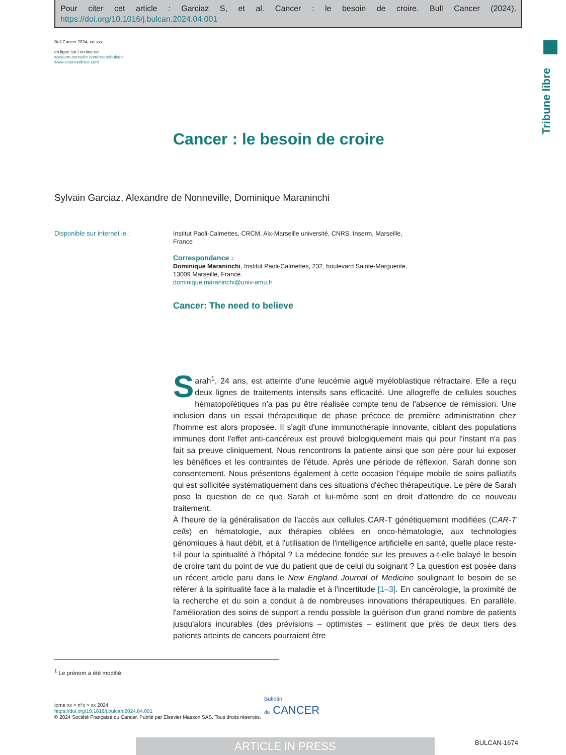Pour citer cet article : Garciaz S, et al. Cancer : le besoin de croire. Bull Cancer (2024), https://doi.org/10.1016/j.bulcan.2024.04.001
Bull Cancer 2024; xx: xxx
en ligne sur / on line on
www.em-consulte.com/revue/bulcan
www.sciencedirect.com
Tribune libre
Cancer : le besoin de croire
Sylvain Garciaz, Alexandre de Nonneville, Dominique Maraninchi
Disponible sur internet le :
Institut Paoli-Calmettes, CRCM, Aix-Marseille université, CNRS, Inserm, Marseille, France
Correspondance :
Dominique Maraninchi, Institut Paoli-Calmettes, 232, boulevard Sainte-Marguerite, 13009 Marseille, France.
dominique.maraninchi@univ-amu.fr
Cancer: The need to believe
Sarah<sup>1</sup>, 24 ans, est atteinte d'une leucémie aiguë myéloblastique réfractaire. Elle a reçu deux lignes de traitements intensifs sans efficacité. Une allogreffe de cellules souches hématopoïétiques n'a pas pu être réalisée compte tenu de l'absence de rémission. Une inclusion dans un essai thérapeutique de phase précoce de première administration chez l'homme est alors proposée. Il s'agit d'une immunothérapie innovante, ciblant des populations immunes dont l'effet anti-cancéreux est prouvé biologiquement mais qui pour l'instant n'a pas fait sa preuve cliniquement. Nous rencontrons la patiente ainsi que son père pour lui exposer les bénéfices et les contraintes de l'étude. Après une période de réflexion, Sarah donne son consentement. Nous présentons également à cette occasion l'équipe mobile de soins palliatifs qui est sollicitée systématiquement dans ces situations d'échec thérapeutique. Le père de Sarah pose la question de ce que Sarah et lui-même sont en droit d'attendre de ce nouveau traitement.
À l'heure de la généralisation de l'accès aux cellules CAR-T génétiquement modifiées (CAR-T cells) en hématologie, aux thérapies ciblées en onco-hématologie, aux technologies génomiques à haut débit, et à l'utilisation de l'intelligence artificielle en santé, quelle place reste-t-il pour la spiritualité à l'hôpital ? La médecine fondée sur les preuves a-t-elle balayé le besoin de croire tant du point de vue du patient que de celui du soignant ? La question est posée dans un récent article paru dans le New England Journal of Medicine soulignant le besoin de se référer à la spiritualité face à la maladie et à l'incertitude [1–3]. En cancérologie, la proximité de la recherche et du soin a conduit à de nombreuses innovations thérapeutiques. En parallèle, l'amélioration des soins de support a rendu possible la guérison d'un grand nombre de patients jusqu'alors incurables (des prévisions – optimistes – estiment que près de deux tiers des patients atteints de cancers pourraient être
<sup>1</sup> Le prénom a été modifié.
Bulletin
du CANCER
tome xx > n°x > xx 2024
https://doi.org/10.1016/j.bulcan.2024.04.001
© 2024 Société Française du Cancer. Publié par Elsevier Masson SAS. Tous droits réservés.
ARTICLE IN PRESS BULCAN-1674